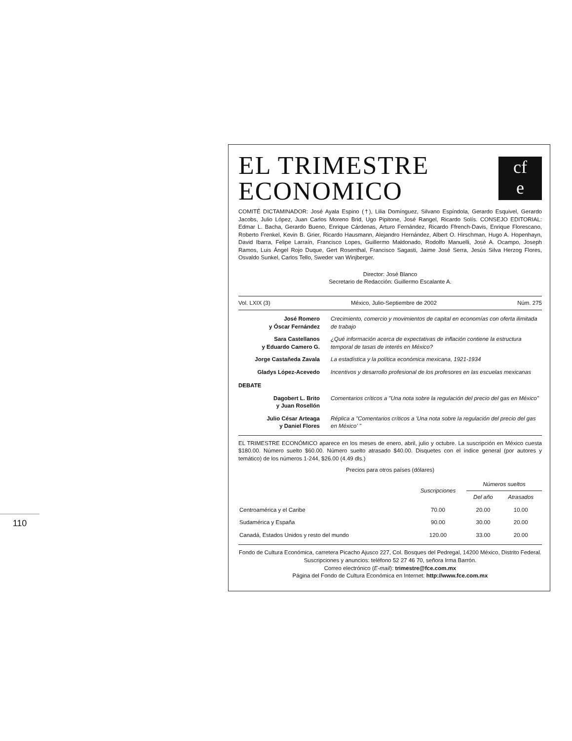110
EL TRIMESTRE
ECONOMICO
cf
e
COMITÉ DICTAMINADOR: José Ayala Espino (†), Lilia Domínguez, Silvano Espíndola, Gerardo Esquivel, Gerardo Jacobs, Julio López, Juan Carlos Moreno Brid, Ugo Pipitone, José Rangel, Ricardo Solís. CONSEJO EDITORIAL: Edmar L. Bacha, Gerardo Bueno, Enrique Cárdenas, Arturo Fernández, Ricardo Ffrench-Davis, Enrique Florescano, Roberto Frenkel, Kevin B. Grier, Ricardo Hausmann, Alejandro Hernández, Albert O. Hirschman, Hugo A. Hopenhayn, David Ibarra, Felipe Larraín, Francisco Lopes, Guillermo Maldonado, Rodolfo Manuelli, José A. Ocampo, Joseph Ramos, Luis Ángel Rojo Duque, Gert Rosenthal, Francisco Sagasti, Jaime José Serra, Jesús Silva Herzog Flores, Osvaldo Sunkel, Carlos Tello, Sweder van Winjberger.
Director: José Blanco
Secretario de Redacción: Guillermo Escalante A.
Vol. LXIX (3) México, Julio-Septiembre de 2002 Núm. 275
José Romero
y Óscar Fernández
Crecimiento, comercio y movimientos de capital en economías con oferta ilimitada de trabajo
Sara Castellanos
y Eduardo Camero G.
¿Qué información acerca de expectativas de inflación contiene la estructura temporal de tasas de interés en México?
Jorge Castañeda Zavala La estadística y la política económica mexicana, 1921-1934
Gladys López-Acevedo Incentivos y desarrollo profesional de los profesores en las escuelas mexicanas
DEBATE
Dagobert L. Brito
y Juan Rosellón
Comentarios críticos a "Una nota sobre la regulación del precio del gas en México"
Julio César Arteaga
y Daniel Flores
Réplica a "Comentarios críticos a 'Una nota sobre la regulación del precio del gas en México' "
EL TRIMESTRE ECONÓMICO aparece en los meses de enero, abril, julio y octubre. La suscripción en México cuesta $180.00. Número suelto $60.00. Número suelto atrasado $40.00. Disquetes con el índice general (por autores y temático) de los números 1-244, $26.00 (4.49 dls.)
Precios para otros países (dólares)
| | Suscripciones | Números sueltos | |
| --- | --- | --- | --- |
| | | Del año | Atrasados |
| Centroamérica y el Caribe | 70.00 | 20.00 | 10.00 |
| Sudamérica y España | 90.00 | 30.00 | 20.00 |
| Canadá, Estados Unidos y resto del mundo | 120.00 | 33.00 | 20.00 |
Fondo de Cultura Económica, carretera Picacho Ajusco 227, Col. Bosques del Pedregal, 14200 México, Distrito Federal. Suscripciones y anuncios: teléfono 52 27 46 70, señora Irma Barrón.
Correo electrónico (E-mail): trimestre@fce.com.mx
Página del Fondo de Cultura Económica en Internet: http://www.fce.com.mx